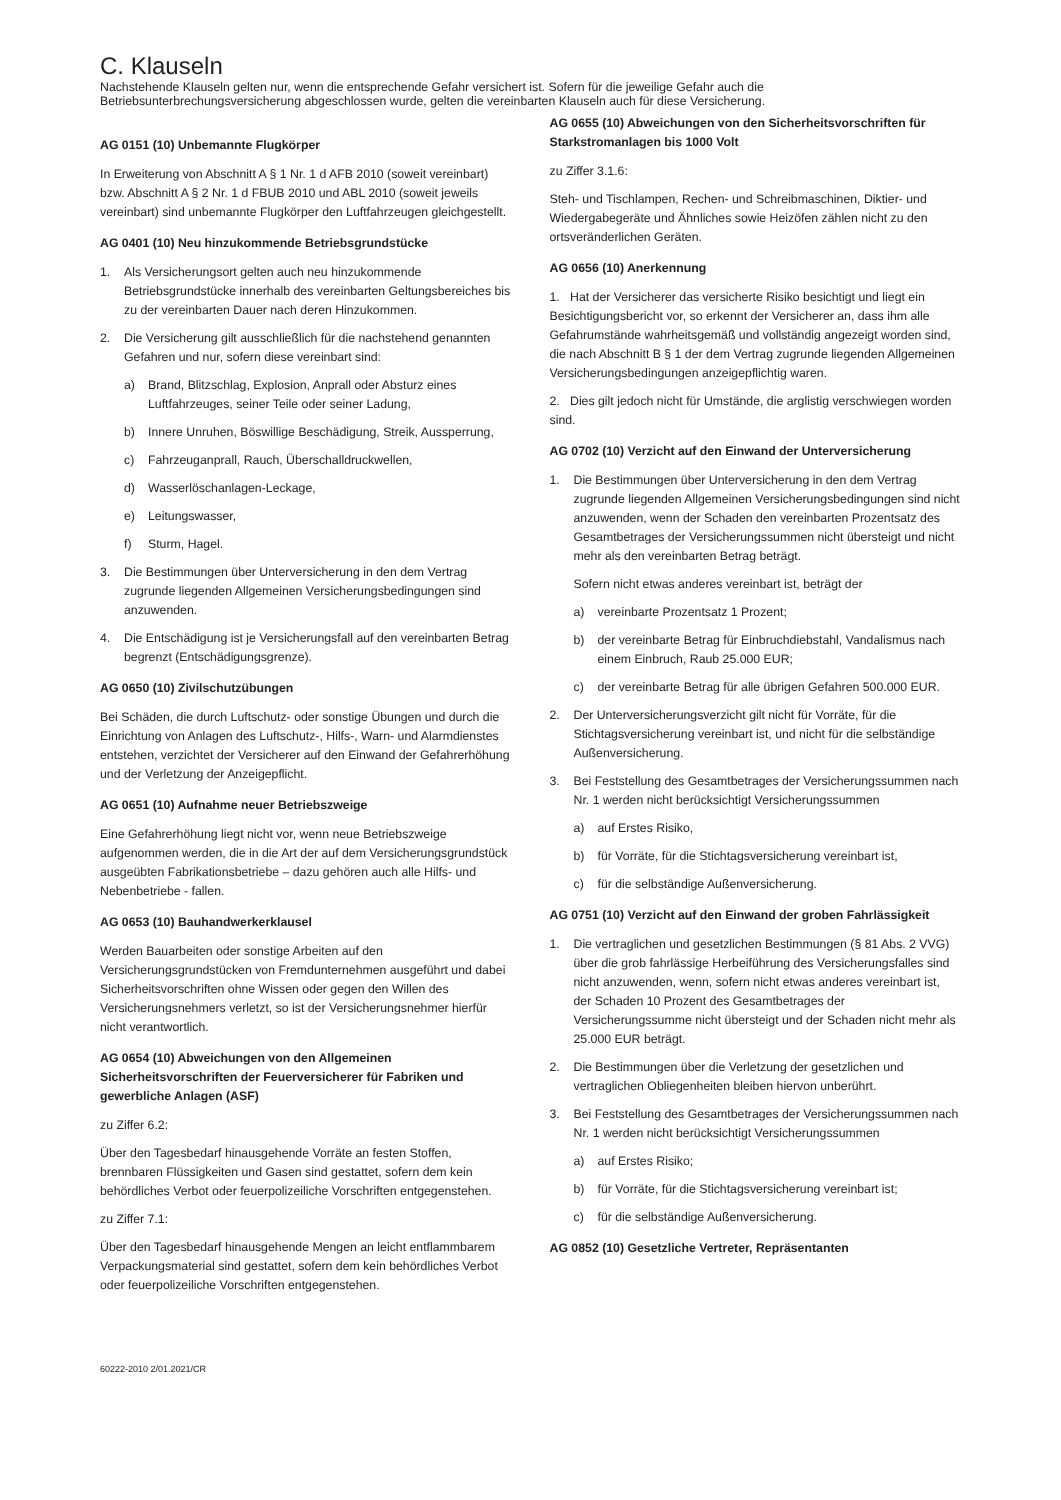C. Klauseln
Nachstehende Klauseln gelten nur, wenn die entsprechende Gefahr versichert ist. Sofern für die jeweilige Gefahr auch die Betriebsunterbrechungsversicherung abgeschlossen wurde, gelten die vereinbarten Klauseln auch für diese Versicherung.
AG 0151 (10) Unbemannte Flugkörper
In Erweiterung von Abschnitt A § 1 Nr. 1 d AFB 2010 (soweit vereinbart) bzw. Abschnitt A § 2 Nr. 1 d FBUB 2010 und ABL 2010 (soweit jeweils vereinbart) sind unbemannte Flugkörper den Luftfahrzeugen gleichgestellt.
AG 0401 (10) Neu hinzukommende Betriebsgrundstücke
1. Als Versicherungsort gelten auch neu hinzukommende Betriebsgrundstücke innerhalb des vereinbarten Geltungsbereiches bis zu der vereinbarten Dauer nach deren Hinzukommen.
2. Die Versicherung gilt ausschließlich für die nachstehend genannten Gefahren und nur, sofern diese vereinbart sind:
a) Brand, Blitzschlag, Explosion, Anprall oder Absturz eines Luftfahrzeuges, seiner Teile oder seiner Ladung,
b) Innere Unruhen, Böswillige Beschädigung, Streik, Aussperrung,
c) Fahrzeuganprall, Rauch, Überschalldruckwellen,
d) Wasserlöschanlagen-Leckage,
e) Leitungswasser,
f) Sturm, Hagel.
3. Die Bestimmungen über Unterversicherung in den dem Vertrag zugrunde liegenden Allgemeinen Versicherungsbedingungen sind anzuwenden.
4. Die Entschädigung ist je Versicherungsfall auf den vereinbarten Betrag begrenzt (Entschädigungsgrenze).
AG 0650 (10) Zivilschutzübungen
Bei Schäden, die durch Luftschutz- oder sonstige Übungen und durch die Einrichtung von Anlagen des Luftschutz-, Hilfs-, Warn- und Alarmdienstes entstehen, verzichtet der Versicherer auf den Einwand der Gefahrerhöhung und der Verletzung der Anzeigepflicht.
AG 0651 (10) Aufnahme neuer Betriebszweige
Eine Gefahrerhöhung liegt nicht vor, wenn neue Betriebszweige aufgenommen werden, die in die Art der auf dem Versicherungsgrundstück ausgeübten Fabrikationsbetriebe – dazu gehören auch alle Hilfs- und Nebenbetriebe - fallen.
AG 0653 (10) Bauhandwerkerklausel
Werden Bauarbeiten oder sonstige Arbeiten auf den Versicherungsgrundstücken von Fremdunternehmen ausgeführt und dabei Sicherheitsvorschriften ohne Wissen oder gegen den Willen des Versicherungsnehmers verletzt, so ist der Versicherungsnehmer hierfür nicht verantwortlich.
AG 0654 (10) Abweichungen von den Allgemeinen Sicherheitsvorschriften der Feuerversicherer für Fabriken und gewerbliche Anlagen (ASF)
zu Ziffer 6.2:
Über den Tagesbedarf hinausgehende Vorräte an festen Stoffen, brennbaren Flüssigkeiten und Gasen sind gestattet, sofern dem kein behördliches Verbot oder feuerpolizeiliche Vorschriften entgegenstehen.
zu Ziffer 7.1:
Über den Tagesbedarf hinausgehende Mengen an leicht entflammbarem Verpackungsmaterial sind gestattet, sofern dem kein behördliches Verbot oder feuerpolizeiliche Vorschriften entgegenstehen.
AG 0655 (10) Abweichungen von den Sicherheitsvorschriften für Starkstromanlagen bis 1000 Volt
zu Ziffer 3.1.6:
Steh- und Tischlampen, Rechen- und Schreibmaschinen, Diktier- und Wiedergabegeräte und Ähnliches sowie Heizöfen zählen nicht zu den ortsveränderlichen Geräten.
AG 0656 (10) Anerkennung
1. Hat der Versicherer das versicherte Risiko besichtigt und liegt ein Besichtigungsbericht vor, so erkennt der Versicherer an, dass ihm alle Gefahrumstände wahrheitsgemäß und vollständig angezeigt worden sind, die nach Abschnitt B § 1 der dem Vertrag zugrunde liegenden Allgemeinen Versicherungsbedingungen anzeigepflichtig waren.
2. Dies gilt jedoch nicht für Umstände, die arglistig verschwiegen worden sind.
AG 0702 (10) Verzicht auf den Einwand der Unterversicherung
1. Die Bestimmungen über Unterversicherung in den dem Vertrag zugrunde liegenden Allgemeinen Versicherungsbedingungen sind nicht anzuwenden, wenn der Schaden den vereinbarten Prozentsatz des Gesamtbetrages der Versicherungssummen nicht übersteigt und nicht mehr als den vereinbarten Betrag beträgt.
Sofern nicht etwas anderes vereinbart ist, beträgt der
a) vereinbarte Prozentsatz 1 Prozent;
b) der vereinbarte Betrag für Einbruchdiebstahl, Vandalismus nach einem Einbruch, Raub 25.000 EUR;
c) der vereinbarte Betrag für alle übrigen Gefahren 500.000 EUR.
2. Der Unterversicherungsverzicht gilt nicht für Vorräte, für die Stichtagsversicherung vereinbart ist, und nicht für die selbständige Außenversicherung.
3. Bei Feststellung des Gesamtbetrages der Versicherungssummen nach Nr. 1 werden nicht berücksichtigt Versicherungssummen
a) auf Erstes Risiko,
b) für Vorräte, für die Stichtagsversicherung vereinbart ist,
c) für die selbständige Außenversicherung.
AG 0751 (10) Verzicht auf den Einwand der groben Fahrlässigkeit
1. Die vertraglichen und gesetzlichen Bestimmungen (§ 81 Abs. 2 VVG) über die grob fahrlässige Herbeiführung des Versicherungsfalles sind nicht anzuwenden, wenn, sofern nicht etwas anderes vereinbart ist, der Schaden 10 Prozent des Gesamtbetrages der Versicherungssumme nicht übersteigt und der Schaden nicht mehr als 25.000 EUR beträgt.
2. Die Bestimmungen über die Verletzung der gesetzlichen und vertraglichen Obliegenheiten bleiben hiervon unberührt.
3. Bei Feststellung des Gesamtbetrages der Versicherungssummen nach Nr. 1 werden nicht berücksichtigt Versicherungssummen
a) auf Erstes Risiko;
b) für Vorräte, für die Stichtagsversicherung vereinbart ist;
c) für die selbständige Außenversicherung.
AG 0852 (10) Gesetzliche Vertreter, Repräsentanten
60222-2010 2/01.2021/CR